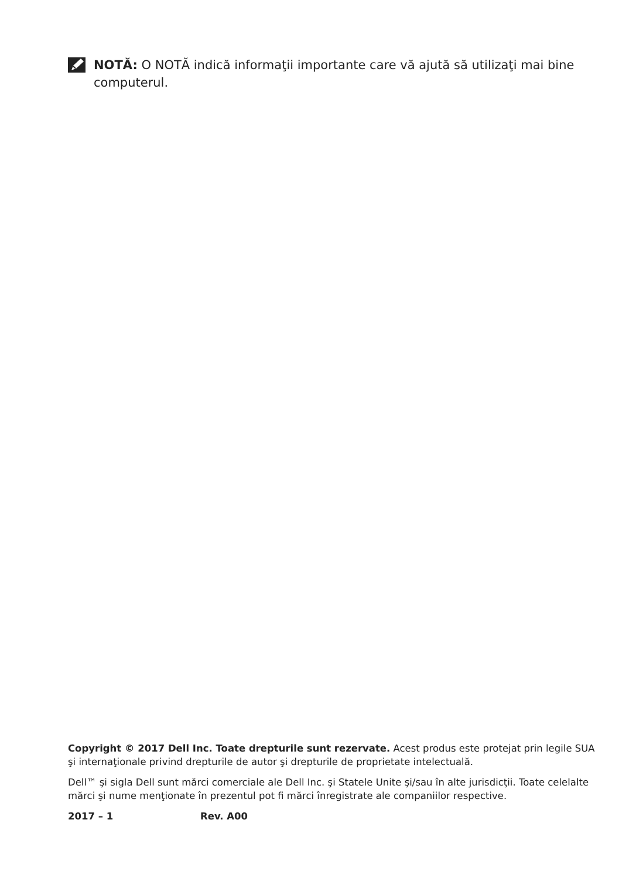NOTĂ: O NOTĂ indică informaţii importante care vă ajută să utilizaţi mai bine computerul.
Copyright © 2017 Dell Inc. Toate drepturile sunt rezervate. Acest produs este protejat prin legile SUA şi internaţionale privind drepturile de autor şi drepturile de proprietate intelectuală.
Dell™ şi sigla Dell sunt mărci comerciale ale Dell Inc. şi Statele Unite şi/sau în alte jurisdicţii. Toate celelalte mărci şi nume menţionate în prezentul pot fi mărci înregistrate ale companiilor respective.
2017 – 1 Rev. A00